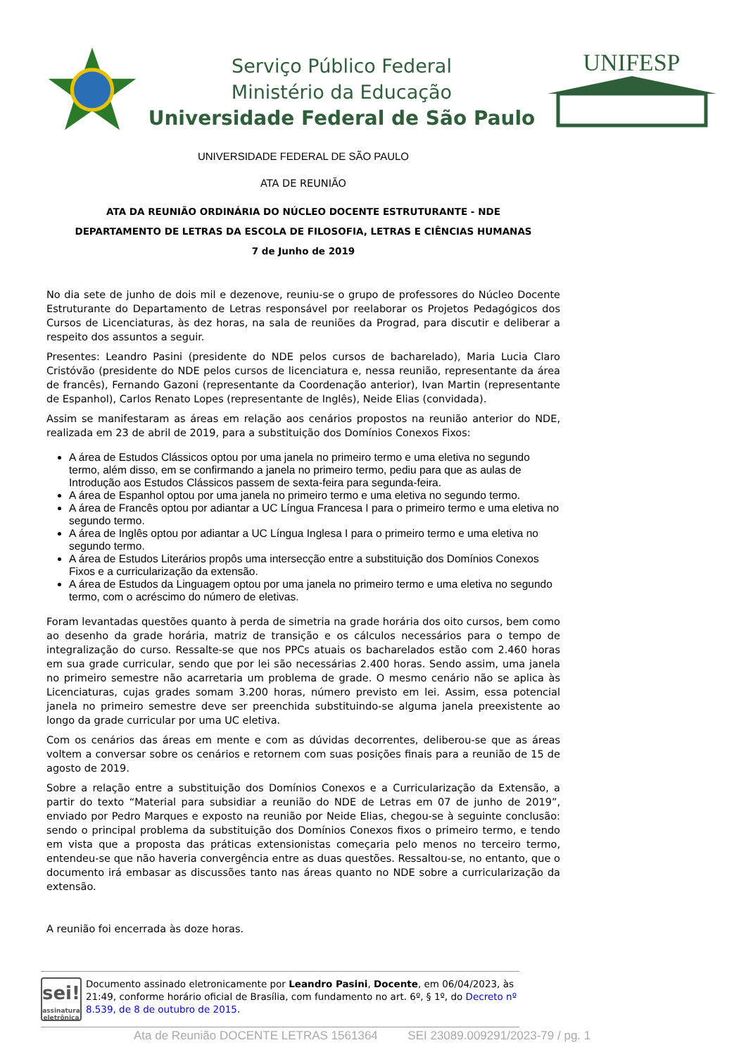Serviço Público Federal
Ministério da Educação
Universidade Federal de São Paulo
UNIFESP
UNIVERSIDADE FEDERAL DE SÃO PAULO
ATA DE REUNIÃO
ATA DA REUNIÃO ORDINÁRIA DO NÚCLEO DOCENTE ESTRUTURANTE - NDE
DEPARTAMENTO DE LETRAS DA ESCOLA DE FILOSOFIA, LETRAS E CIÊNCIAS HUMANAS
7 de Junho de 2019
No dia sete de junho de dois mil e dezenove, reuniu-se o grupo de professores do Núcleo Docente Estruturante do Departamento de Letras responsável por reelaborar os Projetos Pedagógicos dos Cursos de Licenciaturas, às dez horas, na sala de reuniões da Prograd, para discutir e deliberar a respeito dos assuntos a seguir.
Presentes: Leandro Pasini (presidente do NDE pelos cursos de bacharelado), Maria Lucia Claro Cristóvão (presidente do NDE pelos cursos de licenciatura e, nessa reunião, representante da área de francês), Fernando Gazoni (representante da Coordenação anterior), Ivan Martin (representante de Espanhol), Carlos Renato Lopes (representante de Inglês), Neide Elias (convidada).
Assim se manifestaram as áreas em relação aos cenários propostos na reunião anterior do NDE, realizada em 23 de abril de 2019, para a substituição dos Domínios Conexos Fixos:
A área de Estudos Clássicos optou por uma janela no primeiro termo e uma eletiva no segundo termo, além disso, em se confirmando a janela no primeiro termo, pediu para que as aulas de Introdução aos Estudos Clássicos passem de sexta-feira para segunda-feira.
A área de Espanhol optou por uma janela no primeiro termo e uma eletiva no segundo termo.
A área de Francês optou por adiantar a UC Língua Francesa I para o primeiro termo e uma eletiva no segundo termo.
A área de Inglês optou por adiantar a UC Língua Inglesa I para o primeiro termo e uma eletiva no segundo termo.
A área de Estudos Literários propôs uma intersecção entre a substituição dos Domínios Conexos Fixos e a curricularização da extensão.
A área de Estudos da Linguagem optou por uma janela no primeiro termo e uma eletiva no segundo termo, com o acréscimo do número de eletivas.
Foram levantadas questões quanto à perda de simetria na grade horária dos oito cursos, bem como ao desenho da grade horária, matriz de transição e os cálculos necessários para o tempo de integralização do curso. Ressalte-se que nos PPCs atuais os bacharelados estão com 2.460 horas em sua grade curricular, sendo que por lei são necessárias 2.400 horas. Sendo assim, uma janela no primeiro semestre não acarretaria um problema de grade. O mesmo cenário não se aplica às Licenciaturas, cujas grades somam 3.200 horas, número previsto em lei. Assim, essa potencial janela no primeiro semestre deve ser preenchida substituindo-se alguma janela preexistente ao longo da grade curricular por uma UC eletiva.
Com os cenários das áreas em mente e com as dúvidas decorrentes, deliberou-se que as áreas voltem a conversar sobre os cenários e retornem com suas posições finais para a reunião de 15 de agosto de 2019.
Sobre a relação entre a substituição dos Domínios Conexos e a Curricularização da Extensão, a partir do texto “Material para subsidiar a reunião do NDE de Letras em 07 de junho de 2019”, enviado por Pedro Marques e exposto na reunião por Neide Elias, chegou-se à seguinte conclusão: sendo o principal problema da substituição dos Domínios Conexos fixos o primeiro termo, e tendo em vista que a proposta das práticas extensionistas começaria pelo menos no terceiro termo, entendeu-se que não haveria convergência entre as duas questões. Ressaltou-se, no entanto, que o documento irá embasar as discussões tanto nas áreas quanto no NDE sobre a curricularização da extensão.
A reunião foi encerrada às doze horas.
sei!
assinatura eletrônica
Documento assinado eletronicamente por Leandro Pasini, Docente, em 06/04/2023, às 21:49, conforme horário oficial de Brasília, com fundamento no art. 6º, § 1º, do Decreto nº 8.539, de 8 de outubro de 2015.
Ata de Reunião DOCENTE LETRAS 1561364 SEI 23089.009291/2023-79 / pg. 1